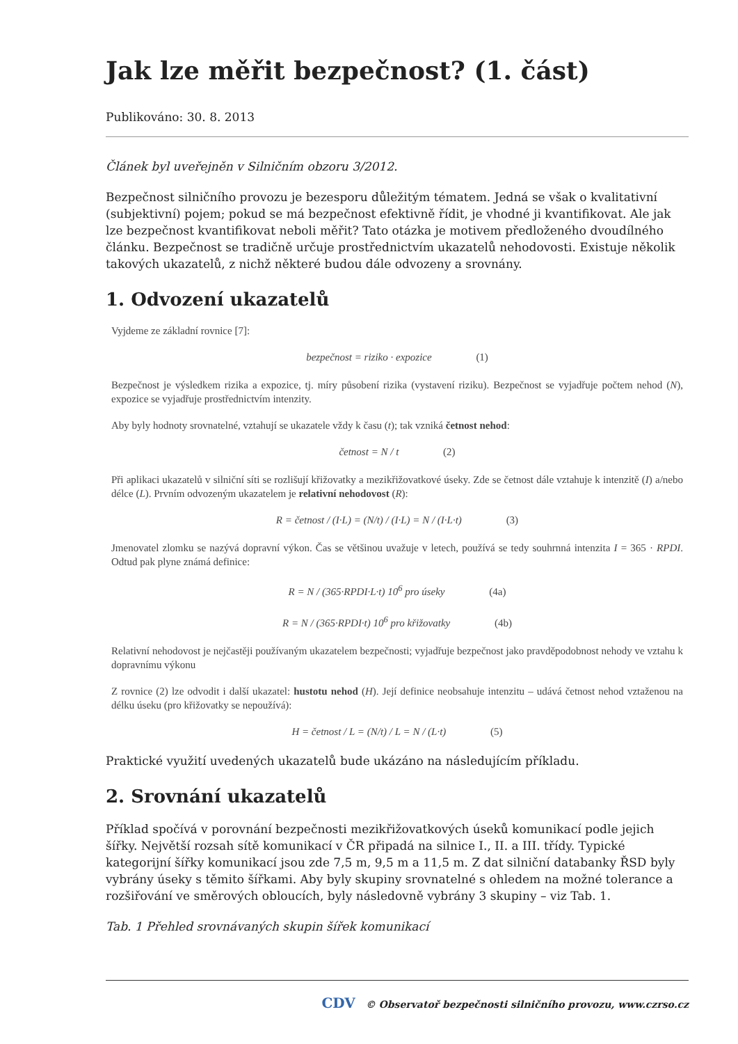Jak lze měřit bezpečnost? (1. část)
Publikováno: 30. 8. 2013
Článek byl uveřejněn v Silničním obzoru 3/2012.
Bezpečnost silničního provozu je bezesporu důležitým tématem. Jedná se však o kvalitativní (subjektivní) pojem; pokud se má bezpečnost efektivně řídit, je vhodné ji kvantifikovat. Ale jak lze bezpečnost kvantifikovat neboli měřit? Tato otázka je motivem předloženého dvoudílného článku. Bezpečnost se tradičně určuje prostřednictvím ukazatelů nehodovosti. Existuje několik takových ukazatelů, z nichž některé budou dále odvozeny a srovnány.
1. Odvození ukazatelů
Vyjdeme ze základní rovnice [7]:
bezpečnost = riziko · expozice (1)
Bezpečnost je výsledkem rizika a expozice, tj. míry působení rizika (vystavení riziku). Bezpečnost se vyjadřuje počtem nehod (N), expozice se vyjadřuje prostřednictvím intenzity.
Aby byly hodnoty srovnatelné, vztahují se ukazatele vždy k času (t); tak vzniká četnost nehod:
četnost = N / t (2)
Při aplikaci ukazatelů v silniční síti se rozlišují křižovatky a mezikřižovatkové úseky. Zde se četnost dále vztahuje k intenzitě (I) a/nebo délce (L). Prvním odvozeným ukazatelem je relativní nehodovost (R):
R = četnost / (I·L) = (N/t) / (I·L) = N / (I·L·t) (3)
Jmenovatel zlomku se nazývá dopravní výkon. Čas se většinou uvažuje v letech, používá se tedy souhrnná intenzita I = 365 · RPDI. Odtud pak plyne známá definice:
R = N / (365·RPDI·L·t) 10<sup>6</sup> pro úseky (4a)
R = N / (365·RPDI·t) 10<sup>6</sup> pro křižovatky (4b)
Relativní nehodovost je nejčastěji používaným ukazatelem bezpečnosti; vyjadřuje bezpečnost jako pravděpodobnost nehody ve vztahu k dopravnímu výkonu
Z rovnice (2) lze odvodit i další ukazatel: hustotu nehod (H). Její definice neobsahuje intenzitu – udává četnost nehod vztaženou na délku úseku (pro křižovatky se nepoužívá):
H = četnost / L = (N/t) / L = N / (L·t) (5)
Praktické využití uvedených ukazatelů bude ukázáno na následujícím příkladu.
2. Srovnání ukazatelů
Příklad spočívá v porovnání bezpečnosti mezikřižovatkových úseků komunikací podle jejich šířky. Největší rozsah sítě komunikací v ČR připadá na silnice I., II. a III. třídy. Typické kategorijní šířky komunikací jsou zde 7,5 m, 9,5 m a 11,5 m. Z dat silniční databanky ŘSD byly vybrány úseky s těmito šířkami. Aby byly skupiny srovnatelné s ohledem na možné tolerance a rozšiřování ve směrových obloucích, byly následovně vybrány 3 skupiny – viz Tab. 1.
Tab. 1 Přehled srovnávaných skupin šířek komunikací
CDV © Observatoř bezpečnosti silničního provozu, www.czrso.cz